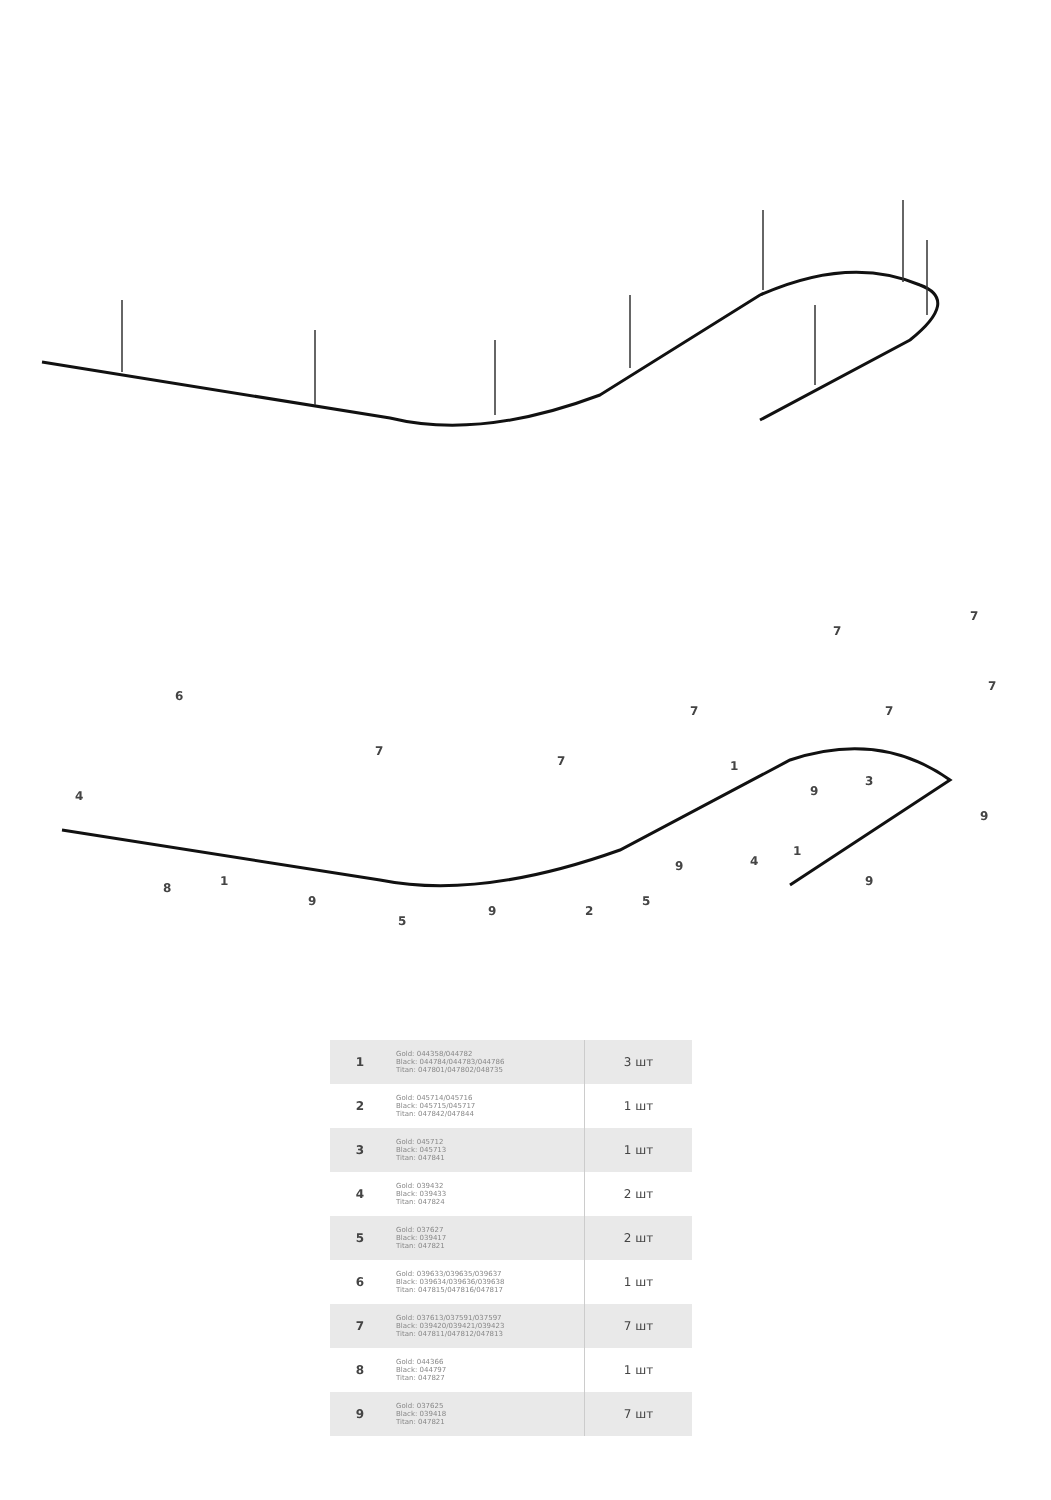4
6
8
1
9
5
9
2
7
7
7
5
9
1
9
7
7
3
7
7
9
4
1
9
| 1 | Gold: 044358/044782 Black: 044784/044783/044786 Titan: 047801/047802/048735 | 3 шт |
| 2 | Gold: 045714/045716 Black: 045715/045717 Titan: 047842/047844 | 1 шт |
| 3 | Gold: 045712 Black: 045713 Titan: 047841 | 1 шт |
| 4 | Gold: 039432 Black: 039433 Titan: 047824 | 2 шт |
| 5 | Gold: 037627 Black: 039417 Titan: 047821 | 2 шт |
| 6 | Gold: 039633/039635/039637 Black: 039634/039636/039638 Titan: 047815/047816/047817 | 1 шт |
| 7 | Gold: 037613/037591/037597 Black: 039420/039421/039423 Titan: 047811/047812/047813 | 7 шт |
| 8 | Gold: 044366 Black: 044797 Titan: 047827 | 1 шт |
| 9 | Gold: 037625 Black: 039418 Titan: 047821 | 7 шт |